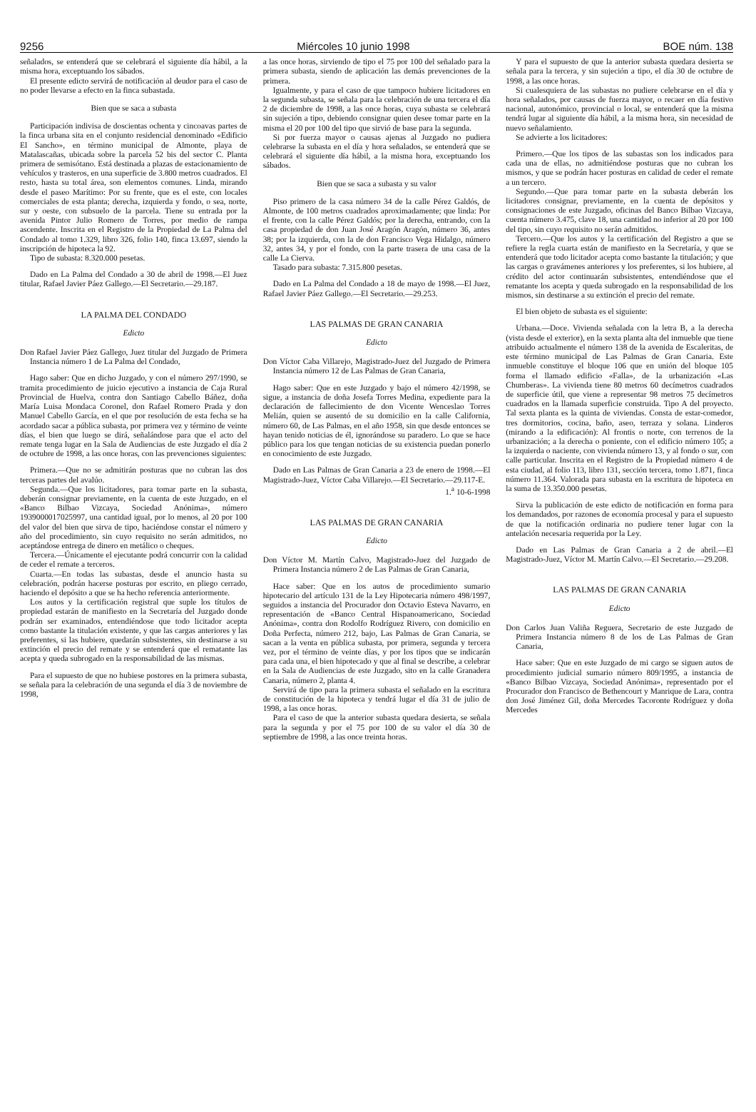9256 Miércoles 10 junio 1998 BOE núm. 138
señalados, se entenderá que se celebrará el siguiente día hábil, a la misma hora, exceptuando los sábados.
El presente edicto servirá de notificación al deudor para el caso de no poder llevarse a efecto en la finca subastada.
Bien que se saca a subasta
Participación indivisa de doscientas ochenta y cincoavas partes de la finca urbana sita en el conjunto residencial denominado «Edificio El Sancho», en término municipal de Almonte, playa de Matalascañas, ubicada sobre la parcela 52 bis del sector C. Planta primera de semisótano. Está destinada a plazas de estacionamiento de vehículos y trasteros, en una superficie de 3.800 metros cuadrados. El resto, hasta su total área, son elementos comunes. Linda, mirando desde el paseo Marítimo: Por su frente, que es el este, con locales comerciales de esta planta; derecha, izquierda y fondo, o sea, norte, sur y oeste, con subsuelo de la parcela. Tiene su entrada por la avenida Pintor Julio Romero de Torres, por medio de rampa ascendente. Inscrita en el Registro de la Propiedad de La Palma del Condado al tomo 1.329, libro 326, folio 140, finca 13.697, siendo la inscripción de hipoteca la 92.
Tipo de subasta: 8.320.000 pesetas.
Dado en La Palma del Condado a 30 de abril de 1998.—El Juez titular, Rafael Javier Páez Gallego.—El Secretario.—29.187.
LA PALMA DEL CONDADO
Edicto
Don Rafael Javier Páez Gallego, Juez titular del Juzgado de Primera Instancia número 1 de La Palma del Condado,
Hago saber: Que en dicho Juzgado, y con el número 297/1990, se tramita procedimiento de juicio ejecutivo a instancia de Caja Rural Provincial de Huelva, contra don Santiago Cabello Báñez, doña María Luisa Mondaca Coronel, don Rafael Romero Prada y don Manuel Cabello García, en el que por resolución de esta fecha se ha acordado sacar a pública subasta, por primera vez y término de veinte días, el bien que luego se dirá, señalándose para que el acto del remate tenga lugar en la Sala de Audiencias de este Juzgado el día 2 de octubre de 1998, a las once horas, con las prevenciones siguientes:
Primera.—Que no se admitirán posturas que no cubran las dos terceras partes del avalúo.
Segunda.—Que los licitadores, para tomar parte en la subasta, deberán consignar previamente, en la cuenta de este Juzgado, en el «Banco Bilbao Vizcaya, Sociedad Anónima», número 1939000017025997, una cantidad igual, por lo menos, al 20 por 100 del valor del bien que sirva de tipo, haciéndose constar el número y año del procedimiento, sin cuyo requisito no serán admitidos, no aceptándose entrega de dinero en metálico o cheques.
Tercera.—Únicamente el ejecutante podrá concurrir con la calidad de ceder el remate a terceros.
Cuarta.—En todas las subastas, desde el anuncio hasta su celebración, podrán hacerse posturas por escrito, en pliego cerrado, haciendo el depósito a que se ha hecho referencia anteriormente.
Los autos y la certificación registral que suple los títulos de propiedad estarán de manifiesto en la Secretaría del Juzgado donde podrán ser examinados, entendiéndose que todo licitador acepta como bastante la titulación existente, y que las cargas anteriores y las preferentes, si las hubiere, quedarán subsistentes, sin destinarse a su extinción el precio del remate y se entenderá que el rematante las acepta y queda subrogado en la responsabilidad de las mismas.
Para el supuesto de que no hubiese postores en la primera subasta, se señala para la celebración de una segunda el día 3 de noviembre de 1998,
a las once horas, sirviendo de tipo el 75 por 100 del señalado para la primera subasta, siendo de aplicación las demás prevenciones de la primera.
Igualmente, y para el caso de que tampoco hubiere licitadores en la segunda subasta, se señala para la celebración de una tercera el día 2 de diciembre de 1998, a las once horas, cuya subasta se celebrará sin sujeción a tipo, debiendo consignar quien desee tomar parte en la misma el 20 por 100 del tipo que sirvió de base para la segunda.
Si por fuerza mayor o causas ajenas al Juzgado no pudiera celebrarse la subasta en el día y hora señalados, se entenderá que se celebrará el siguiente día hábil, a la misma hora, exceptuando los sábados.
Bien que se saca a subasta y su valor
Piso primero de la casa número 34 de la calle Pérez Galdós, de Almonte, de 100 metros cuadrados aproximadamente; que linda: Por el frente, con la calle Pérez Galdós; por la derecha, entrando, con la casa propiedad de don Juan José Aragón Aragón, número 36, antes 38; por la izquierda, con la de don Francisco Vega Hidalgo, número 32, antes 34, y por el fondo, con la parte trasera de una casa de la calle La Cierva.
Tasado para subasta: 7.315.800 pesetas.
Dado en La Palma del Condado a 18 de mayo de 1998.—El Juez, Rafael Javier Páez Gallego.—El Secretario.—29.253.
LAS PALMAS DE GRAN CANARIA
Edicto
Don Víctor Caba Villarejo, Magistrado-Juez del Juzgado de Primera Instancia número 12 de Las Palmas de Gran Canaria,
Hago saber: Que en este Juzgado y bajo el número 42/1998, se sigue, a instancia de doña Josefa Torres Medina, expediente para la declaración de fallecimiento de don Vicente Wenceslao Torres Melián, quien se ausentó de su domicilio en la calle California, número 60, de Las Palmas, en el año 1958, sin que desde entonces se hayan tenido noticias de él, ignorándose su paradero. Lo que se hace público para los que tengan noticias de su existencia puedan ponerlo en conocimiento de este Juzgado.
Dado en Las Palmas de Gran Canaria a 23 de enero de 1998.—El Magistrado-Juez, Víctor Caba Villarejo.—El Secretario.—29.117-E.
1.<sup>a</sup> 10-6-1998
LAS PALMAS DE GRAN CANARIA
Edicto
Don Víctor M. Martín Calvo, Magistrado-Juez del Juzgado de Primera Instancia número 2 de Las Palmas de Gran Canaria,
Hace saber: Que en los autos de procedimiento sumario hipotecario del artículo 131 de la Ley Hipotecaria número 498/1997, seguidos a instancia del Procurador don Octavio Esteva Navarro, en representación de «Banco Central Hispanoamericano, Sociedad Anónima», contra don Rodolfo Rodríguez Rivero, con domicilio en Doña Perfecta, número 212, bajo, Las Palmas de Gran Canaria, se sacan a la venta en pública subasta, por primera, segunda y tercera vez, por el término de veinte días, y por los tipos que se indicarán para cada una, el bien hipotecado y que al final se describe, a celebrar en la Sala de Audiencias de este Juzgado, sito en la calle Granadera Canaria, número 2, planta 4.
Servirá de tipo para la primera subasta el señalado en la escritura de constitución de la hipoteca y tendrá lugar el día 31 de julio de 1998, a las once horas.
Para el caso de que la anterior subasta quedara desierta, se señala para la segunda y por el 75 por 100 de su valor el día 30 de septiembre de 1998, a las once treinta horas.
Y para el supuesto de que la anterior subasta quedara desierta se señala para la tercera, y sin sujeción a tipo, el día 30 de octubre de 1998, a las once horas.
Si cualesquiera de las subastas no pudiere celebrarse en el día y hora señalados, por causas de fuerza mayor, o recaer en día festivo nacional, autonómico, provincial o local, se entenderá que la misma tendrá lugar al siguiente día hábil, a la misma hora, sin necesidad de nuevo señalamiento.
Se advierte a los licitadores:
Primero.—Que los tipos de las subastas son los indicados para cada una de ellas, no admitiéndose posturas que no cubran los mismos, y que se podrán hacer posturas en calidad de ceder el remate a un tercero.
Segundo.—Que para tomar parte en la subasta deberán los licitadores consignar, previamente, en la cuenta de depósitos y consignaciones de este Juzgado, oficinas del Banco Bilbao Vizcaya, cuenta número 3.475, clave 18, una cantidad no inferior al 20 por 100 del tipo, sin cuyo requisito no serán admitidos.
Tercero.—Que los autos y la certificación del Registro a que se refiere la regla cuarta están de manifiesto en la Secretaría, y que se entenderá que todo licitador acepta como bastante la titulación; y que las cargas o gravámenes anteriores y los preferentes, si los hubiere, al crédito del actor continuarán subsistentes, entendiéndose que el rematante los acepta y queda subrogado en la responsabilidad de los mismos, sin destinarse a su extinción el precio del remate.
El bien objeto de subasta es el siguiente:
Urbana.—Doce. Vivienda señalada con la letra B, a la derecha (vista desde el exterior), en la sexta planta alta del inmueble que tiene atribuido actualmente el número 138 de la avenida de Escaleritas, de este término municipal de Las Palmas de Gran Canaria. Este inmueble constituye el bloque 106 que en unión del bloque 105 forma el llamado edificio «Falla», de la urbanización «Las Chumberas». La vivienda tiene 80 metros 60 decímetros cuadrados de superficie útil, que viene a representar 98 metros 75 decímetros cuadrados en la llamada superficie construida. Tipo A del proyecto. Tal sexta planta es la quinta de viviendas. Consta de estar-comedor, tres dormitorios, cocina, baño, aseo, terraza y solana. Linderos (mirando a la edificación): Al frontis o norte, con terrenos de la urbanización; a la derecha o poniente, con el edificio número 105; a la izquierda o naciente, con vivienda número 13, y al fondo o sur, con calle particular. Inscrita en el Registro de la Propiedad número 4 de esta ciudad, al folio 113, libro 131, sección tercera, tomo 1.871, finca número 11.364. Valorada para subasta en la escritura de hipoteca en la suma de 13.350.000 pesetas.
Sirva la publicación de este edicto de notificación en forma para los demandados, por razones de economía procesal y para el supuesto de que la notificación ordinaria no pudiere tener lugar con la antelación necesaria requerida por la Ley.
Dado en Las Palmas de Gran Canaria a 2 de abril.—El Magistrado-Juez, Víctor M. Martín Calvo.—El Secretario.—29.208.
LAS PALMAS DE GRAN CANARIA
Edicto
Don Carlos Juan Valiña Reguera, Secretario de este Juzgado de Primera Instancia número 8 de los de Las Palmas de Gran Canaria,
Hace saber: Que en este Juzgado de mi cargo se siguen autos de procedimiento judicial sumario número 809/1995, a instancia de «Banco Bilbao Vizcaya, Sociedad Anónima», representado por el Procurador don Francisco de Bethencourt y Manrique de Lara, contra don José Jiménez Gil, doña Mercedes Tacoronte Rodríguez y doña Mercedes